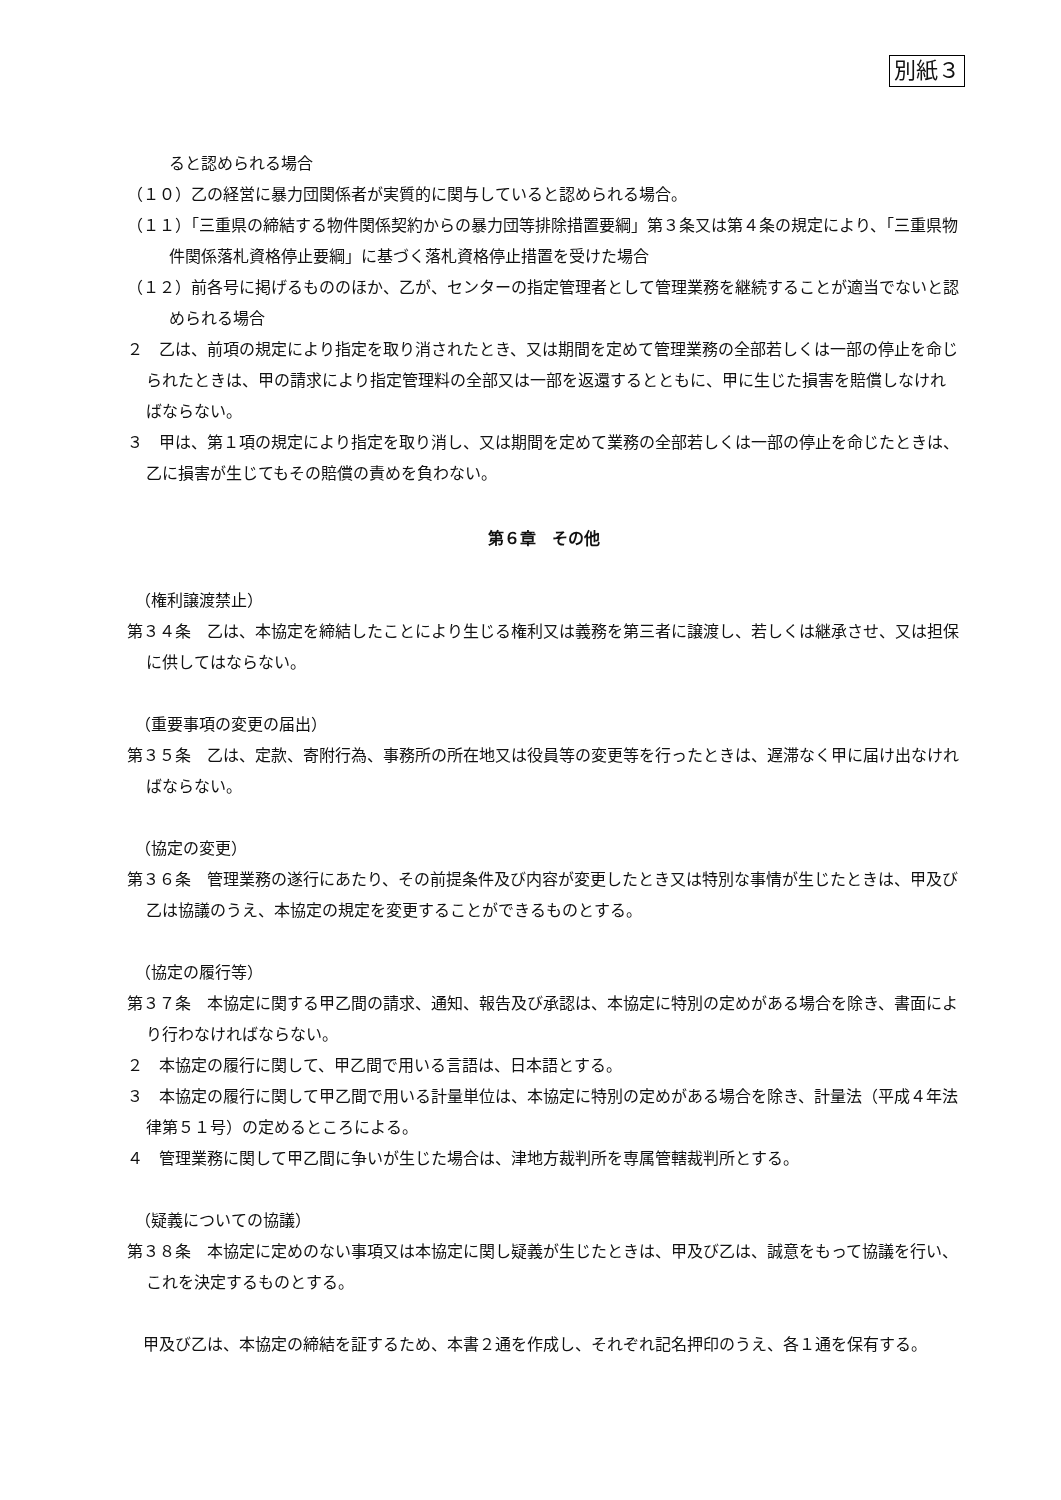別紙３
ると認められる場合
（１０）乙の経営に暴力団関係者が実質的に関与していると認められる場合。
（１１）「三重県の締結する物件関係契約からの暴力団等排除措置要綱」第３条又は第４条の規定により、「三重県物件関係落札資格停止要綱」に基づく落札資格停止措置を受けた場合
（１２）前各号に掲げるもののほか、乙が、センターの指定管理者として管理業務を継続することが適当でないと認められる場合
２　乙は、前項の規定により指定を取り消されたとき、又は期間を定めて管理業務の全部若しくは一部の停止を命じられたときは、甲の請求により指定管理料の全部又は一部を返還するとともに、甲に生じた損害を賠償しなければならない。
３　甲は、第１項の規定により指定を取り消し、又は期間を定めて業務の全部若しくは一部の停止を命じたときは、乙に損害が生じてもその賠償の責めを負わない。
第６章　その他
（権利譲渡禁止）
第３４条　乙は、本協定を締結したことにより生じる権利又は義務を第三者に譲渡し、若しくは継承させ、又は担保に供してはならない。
（重要事項の変更の届出）
第３５条　乙は、定款、寄附行為、事務所の所在地又は役員等の変更等を行ったときは、遅滞なく甲に届け出なければならない。
（協定の変更）
第３６条　管理業務の遂行にあたり、その前提条件及び内容が変更したとき又は特別な事情が生じたときは、甲及び乙は協議のうえ、本協定の規定を変更することができるものとする。
（協定の履行等）
第３７条　本協定に関する甲乙間の請求、通知、報告及び承認は、本協定に特別の定めがある場合を除き、書面により行わなければならない。
２　本協定の履行に関して、甲乙間で用いる言語は、日本語とする。
３　本協定の履行に関して甲乙間で用いる計量単位は、本協定に特別の定めがある場合を除き、計量法（平成４年法律第５１号）の定めるところによる。
４　管理業務に関して甲乙間に争いが生じた場合は、津地方裁判所を専属管轄裁判所とする。
（疑義についての協議）
第３８条　本協定に定めのない事項又は本協定に関し疑義が生じたときは、甲及び乙は、誠意をもって協議を行い、これを決定するものとする。
甲及び乙は、本協定の締結を証するため、本書２通を作成し、それぞれ記名押印のうえ、各１通を保有する。